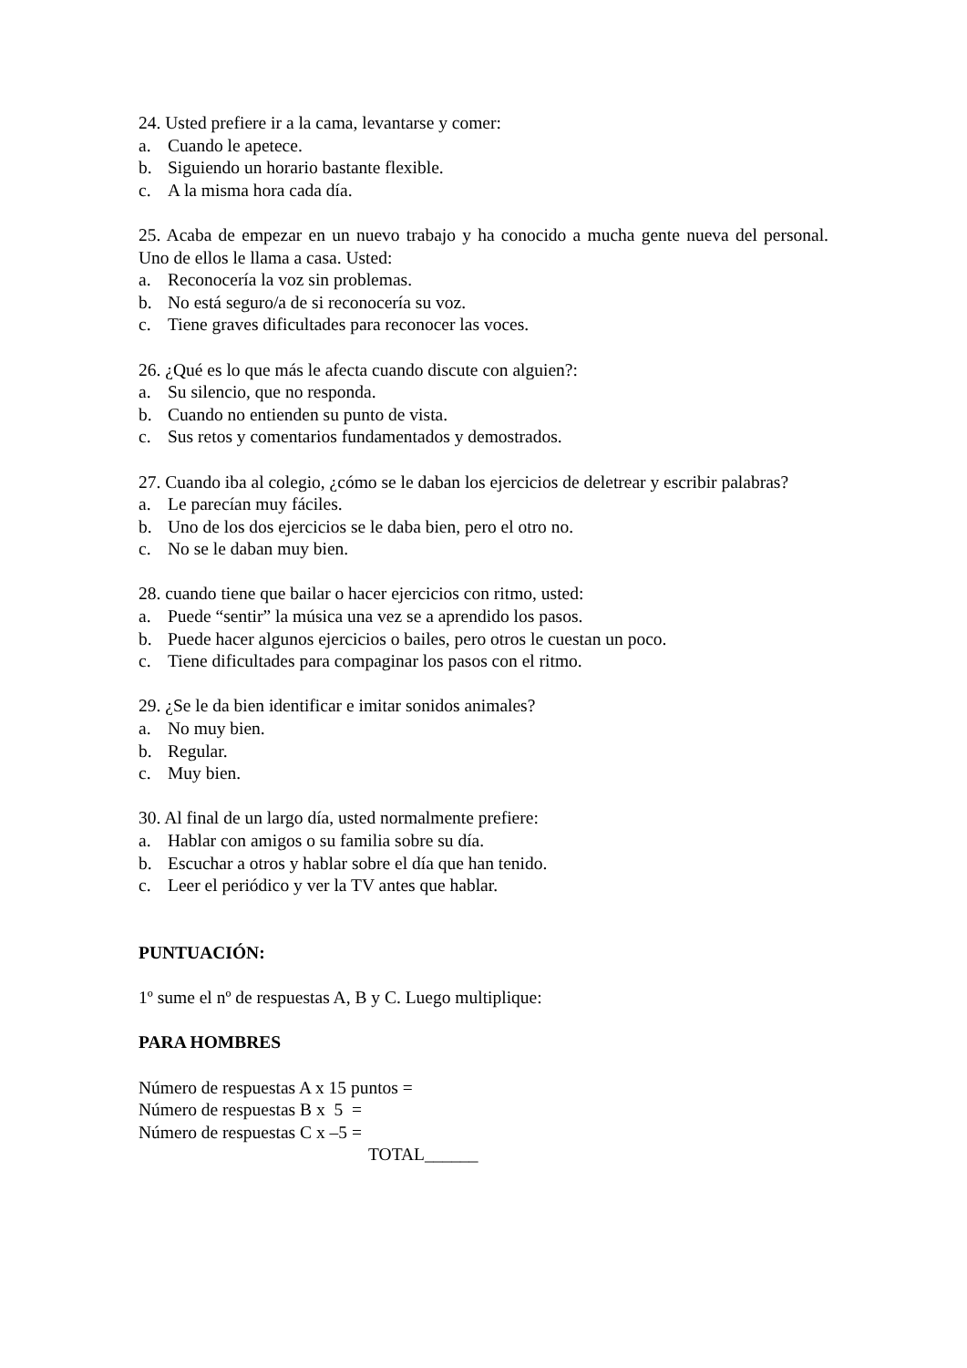24. Usted prefiere ir a la cama, levantarse y comer:
a. Cuando le apetece.
b. Siguiendo un horario bastante flexible.
c. A la misma hora cada día.
25. Acaba de empezar en un nuevo trabajo y ha conocido a mucha gente nueva del personal. Uno de ellos le llama a casa. Usted:
a. Reconocería la voz sin problemas.
b. No está seguro/a de si reconocería su voz.
c. Tiene graves dificultades para reconocer las voces.
26. ¿Qué es lo que más le afecta cuando discute con alguien?:
a. Su silencio, que no responda.
b. Cuando no entienden su punto de vista.
c. Sus retos y comentarios fundamentados y demostrados.
27. Cuando iba al colegio, ¿cómo se le daban los ejercicios de deletrear y escribir palabras?
a. Le parecían muy fáciles.
b. Uno de los dos ejercicios se le daba bien, pero el otro no.
c. No se le daban muy bien.
28. cuando tiene que bailar o hacer ejercicios con ritmo, usted:
a. Puede “sentir” la música una vez se a aprendido los pasos.
b. Puede hacer algunos ejercicios o bailes, pero otros le cuestan un poco.
c. Tiene dificultades para compaginar los pasos con el ritmo.
29. ¿Se le da bien identificar e imitar sonidos animales?
a. No muy bien.
b. Regular.
c. Muy bien.
30. Al final de un largo día, usted normalmente prefiere:
a. Hablar con amigos o su familia sobre su día.
b. Escuchar a otros y hablar sobre el día que han tenido.
c. Leer el periódico y ver la TV antes que hablar.
PUNTUACIÓN:
1º sume el nº de respuestas A, B y C. Luego multiplique:
PARA HOMBRES
Número de respuestas A x 15 puntos =
Número de respuestas B x 5 =
Número de respuestas C x –5 =
TOTAL______